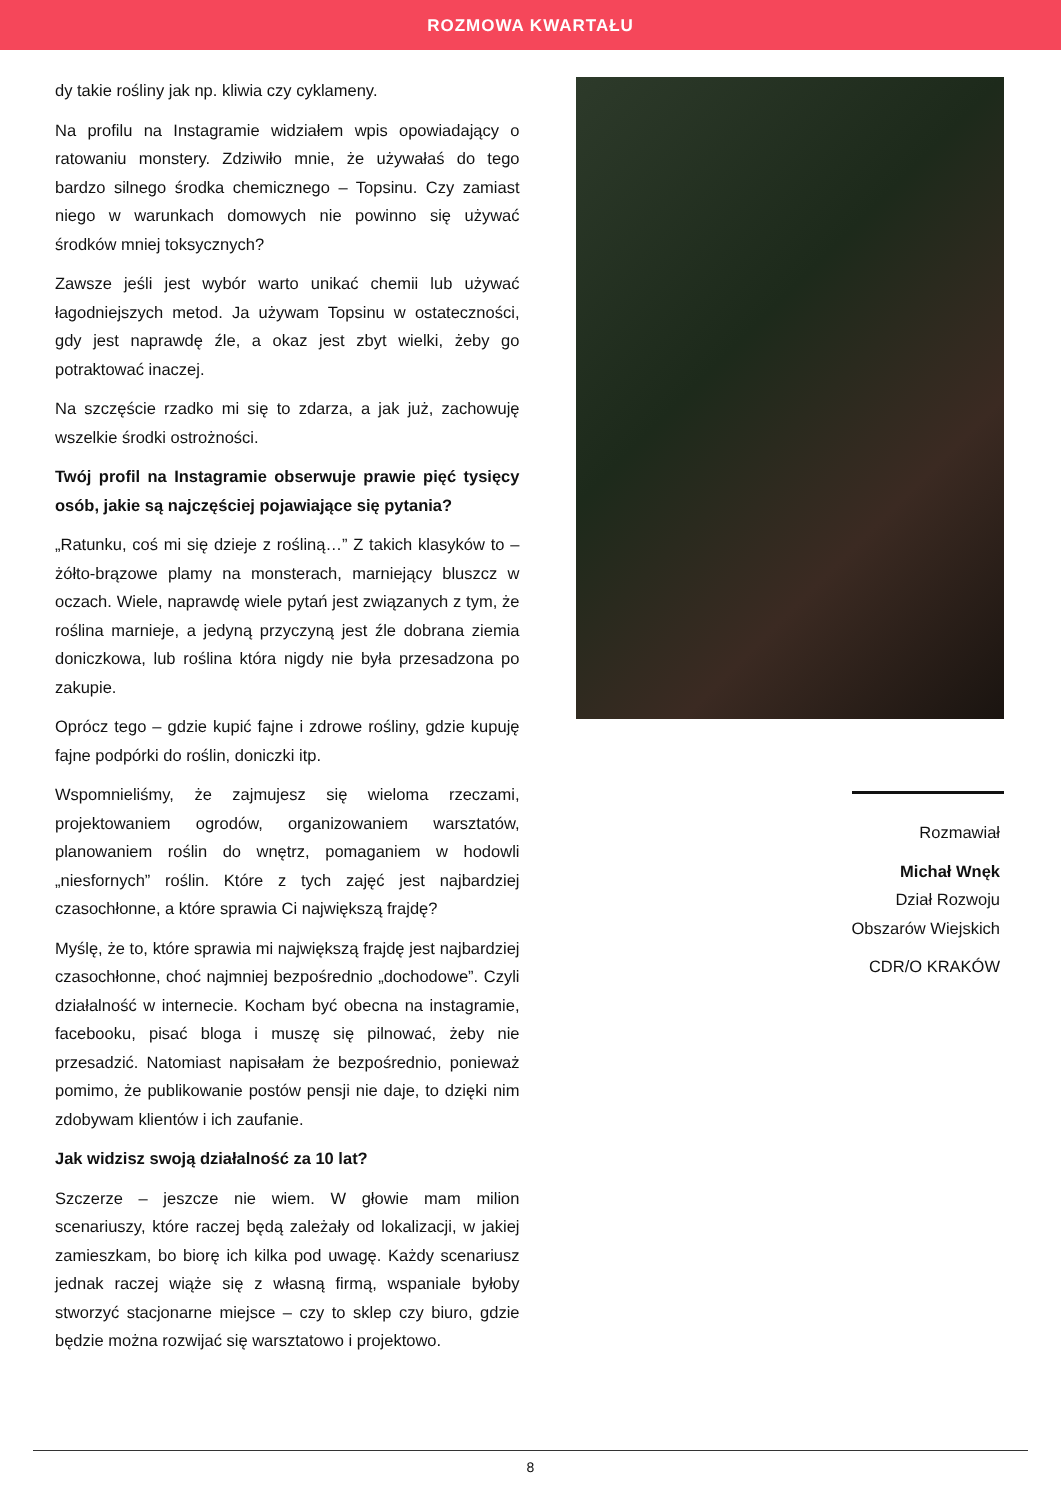ROZMOWA KWARTAŁU
dy takie rośliny jak np. kliwia czy cyklameny.
Na profilu na Instagramie widziałem wpis opowiadający o ratowaniu monstery. Zdziwiło mnie, że używałaś do tego bardzo silnego środka chemicznego – Topsinu. Czy zamiast niego w warunkach domowych nie powinno się używać środków mniej toksycznych?
Zawsze jeśli jest wybór warto unikać chemii lub używać łagodniejszych metod. Ja używam Topsinu w ostateczności, gdy jest naprawdę źle, a okaz jest zbyt wielki, żeby go potraktować inaczej.
Na szczęście rzadko mi się to zdarza, a jak już, zachowuję wszelkie środki ostrożności.
Twój profil na Instagramie obserwuje prawie pięć tysięcy osób, jakie są najczęściej pojawiające się pytania?
„Ratunku, coś mi się dzieje z rośliną…” Z takich klasyków to – żółto-brązowe plamy na monsterach, marniejący bluszcz w oczach. Wiele, naprawdę wiele pytań jest związanych z tym, że roślina marnieje, a jedyną przyczyną jest źle dobrana ziemia doniczkowa, lub roślina która nigdy nie była przesadzona po zakupie.
Oprócz tego – gdzie kupić fajne i zdrowe rośliny, gdzie kupuję fajne podpórki do roślin, doniczki itp.
Wspomnieliśmy, że zajmujesz się wieloma rzeczami, projektowaniem ogrodów, organizowaniem warsztatów, planowaniem roślin do wnętrz, pomaganiem w hodowli „niesfornych” roślin. Które z tych zajęć jest najbardziej czasochłonne, a które sprawia Ci największą frajdę?
Myślę, że to, które sprawia mi największą frajdę jest najbardziej czasochłonne, choć najmniej bezpośrednio „dochodowe”. Czyli działalność w internecie. Kocham być obecna na instagramie, facebooku, pisać bloga i muszę się pilnować, żeby nie przesadzić. Natomiast napisałam że bezpośrednio, ponieważ pomimo, że publikowanie postów pensji nie daje, to dzięki nim zdobywam klientów i ich zaufanie.
Jak widzisz swoją działalność za 10 lat?
Szczerze – jeszcze nie wiem. W głowie mam milion scenariuszy, które raczej będą zależały od lokalizacji, w jakiej zamieszkam, bo biorę ich kilka pod uwagę. Każdy scenariusz jednak raczej wiąże się z własną firmą, wspaniale byłoby stworzyć stacjonarne miejsce – czy to sklep czy biuro, gdzie będzie można rozwijać się warsztatowo i projektowo.
Rozmawiał
Michał Wnęk
Dział Rozwoju
Obszarów Wiejskich
CDR/O KRAKÓW
8